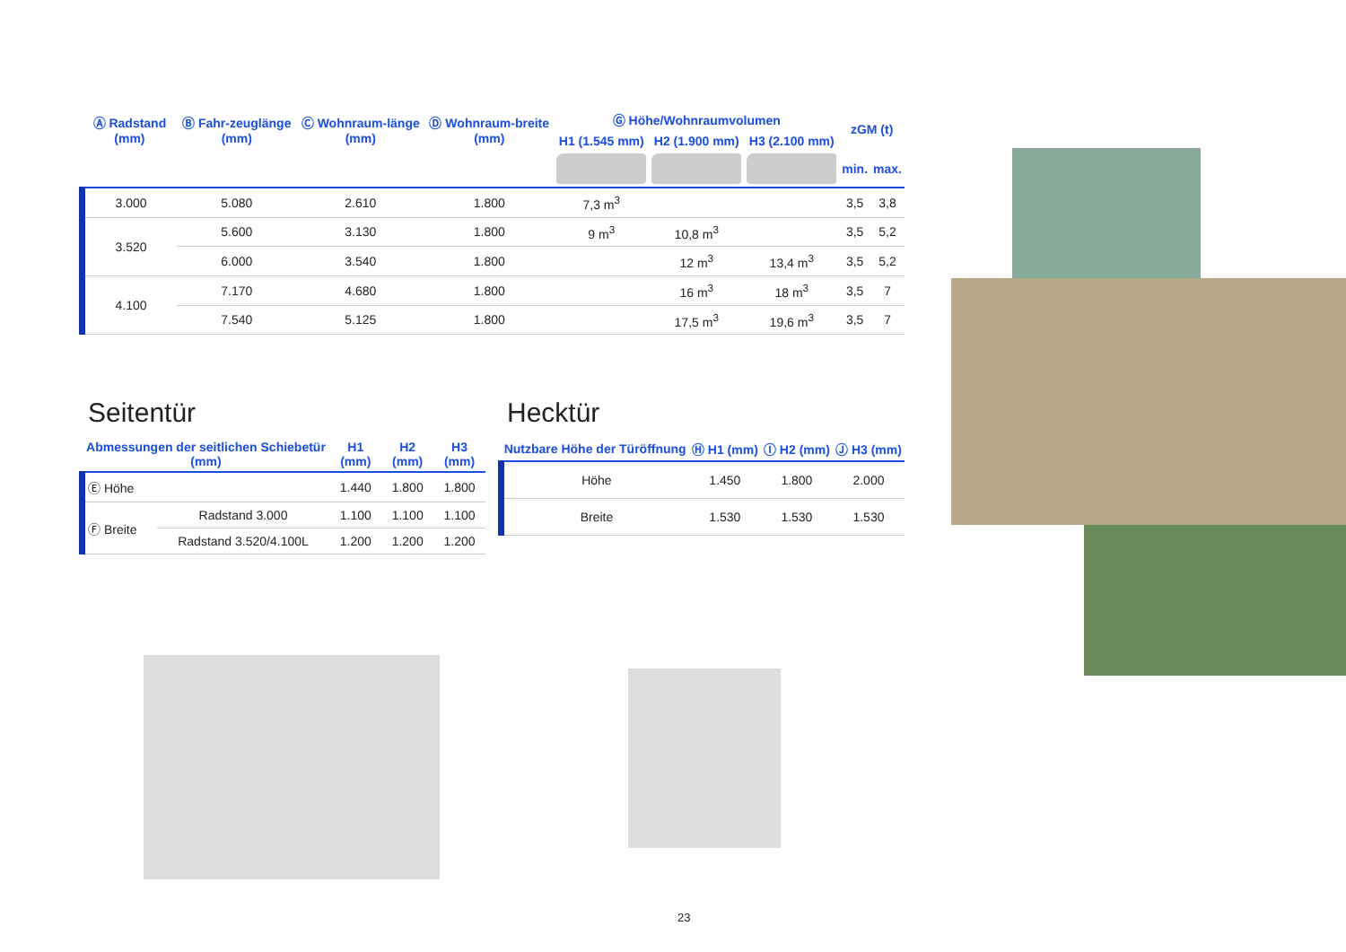| Ⓐ Radstand (mm) | Ⓑ Fahr-zeuglänge (mm) | Ⓒ Wohnraum-länge (mm) | Ⓓ Wohnraum-breite (mm) | Ⓖ Höhe/Wohnraumvolumen | | | zGM (t) | |
| --- | --- | --- | --- | --- | --- | --- | --- | --- |
| | | | | H1 (1.545 mm) | H2 (1.900 mm) | H3 (2.100 mm) | | |
| | | | | | | | min. | max. |
| 3.000 | 5.080 | 2.610 | 1.800 | 7,3 m<sup>3</sup> | | | 3,5 | 3,8 |
| 3.520 | 5.600 | 3.130 | 1.800 | 9 m<sup>3</sup> | 10,8 m<sup>3</sup> | | 3,5 | 5,2 |
| | 6.000 | 3.540 | 1.800 | | 12 m<sup>3</sup> | 13,4 m<sup>3</sup> | 3,5 | 5,2 |
| 4.100 | 7.170 | 4.680 | 1.800 | | 16 m<sup>3</sup> | 18 m<sup>3</sup> | 3,5 | 7 |
| | 7.540 | 5.125 | 1.800 | | 17,5 m<sup>3</sup> | 19,6 m<sup>3</sup> | 3,5 | 7 |
Seitentür
| Abmessungen der seitlichen Schiebetür (mm) | | H1 (mm) | H2 (mm) | H3 (mm) |
| --- | --- | --- | --- | --- |
| Ⓔ Höhe | | 1.440 | 1.800 | 1.800 |
| Ⓕ Breite | Radstand 3.000 | 1.100 | 1.100 | 1.100 |
| | Radstand 3.520/4.100L | 1.200 | 1.200 | 1.200 |
Hecktür
| Nutzbare Höhe der Türöffnung | Ⓗ H1 (mm) | Ⓘ H2 (mm) | Ⓙ H3 (mm) |
| --- | --- | --- | --- |
| Höhe | 1.450 | 1.800 | 2.000 |
| Breite | 1.530 | 1.530 | 1.530 |
23